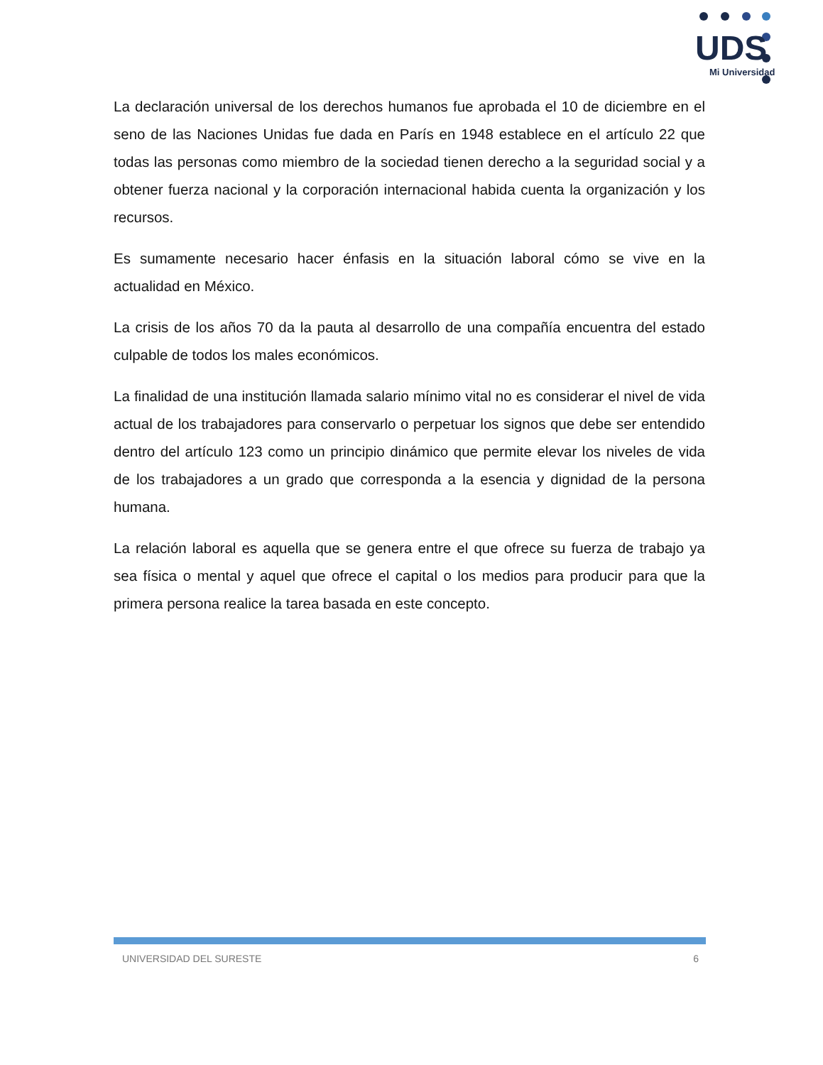UDS
Mi Universidad
La declaración universal de los derechos humanos fue aprobada el 10 de diciembre en el seno de las Naciones Unidas fue dada en París en 1948 establece en el artículo 22 que todas las personas como miembro de la sociedad tienen derecho a la seguridad social y a obtener fuerza nacional y la corporación internacional habida cuenta la organización y los recursos.
Es sumamente necesario hacer énfasis en la situación laboral cómo se vive en la actualidad en México.
La crisis de los años 70 da la pauta al desarrollo de una compañía encuentra del estado culpable de todos los males económicos.
La finalidad de una institución llamada salario mínimo vital no es considerar el nivel de vida actual de los trabajadores para conservarlo o perpetuar los signos que debe ser entendido dentro del artículo 123 como un principio dinámico que permite elevar los niveles de vida de los trabajadores a un grado que corresponda a la esencia y dignidad de la persona humana.
La relación laboral es aquella que se genera entre el que ofrece su fuerza de trabajo ya sea física o mental y aquel que ofrece el capital o los medios para producir para que la primera persona realice la tarea basada en este concepto.
UNIVERSIDAD DEL SURESTE 6